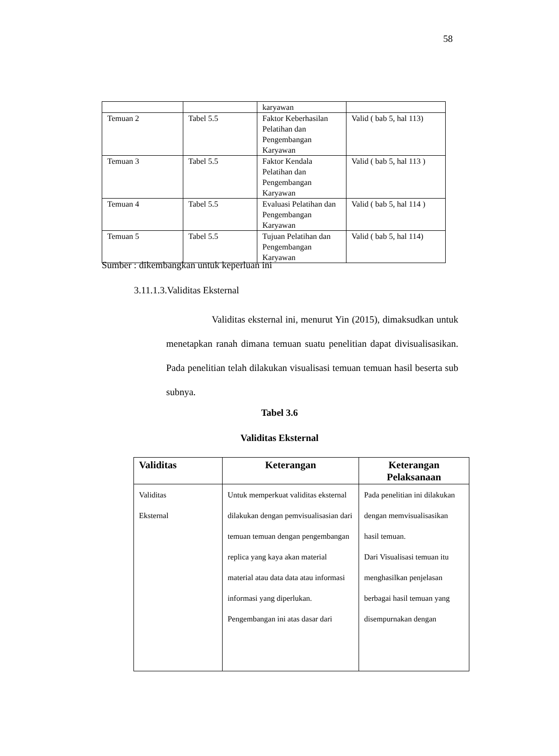58
| | | karyawan | |
| Temuan 2 | Tabel 5.5 | Faktor Keberhasilan Pelatihan dan Pengembangan Karyawan | Valid ( bab 5, hal 113) |
| Temuan 3 | Tabel 5.5 | Faktor Kendala Pelatihan dan Pengembangan Karyawan | Valid ( bab 5, hal 113 ) |
| Temuan 4 | Tabel 5.5 | Evaluasi Pelatihan dan Pengembangan Karyawan | Valid ( bab 5, hal 114 ) |
| Temuan 5 | Tabel 5.5 | Tujuan Pelatihan dan Pengembangan Karyawan | Valid ( bab 5, hal 114) |
Sumber : dikembangkan untuk keperluan ini
3.11.1.3.Validitas Eksternal
Validitas eksternal ini, menurut Yin (2015), dimaksudkan untuk menetapkan ranah dimana temuan suatu penelitian dapat divisualisasikan. Pada penelitian telah dilakukan visualisasi temuan temuan hasil beserta sub subnya.
Tabel 3.6
Validitas Eksternal
| Validitas | Keterangan | Keterangan Pelaksanaan |
| --- | --- | --- |
| Validitas Eksternal | Untuk memperkuat validitas eksternal dilakukan dengan pemvisualisasian dari temuan temuan dengan pengembangan replica yang kaya akan material material atau data data atau informasi informasi yang diperlukan. Pengembangan ini atas dasar dari | Pada penelitian ini dilakukan dengan memvisualisasikan hasil temuan. Dari Visualisasi temuan itu menghasilkan penjelasan berbagai hasil temuan yang disempurnakan dengan |